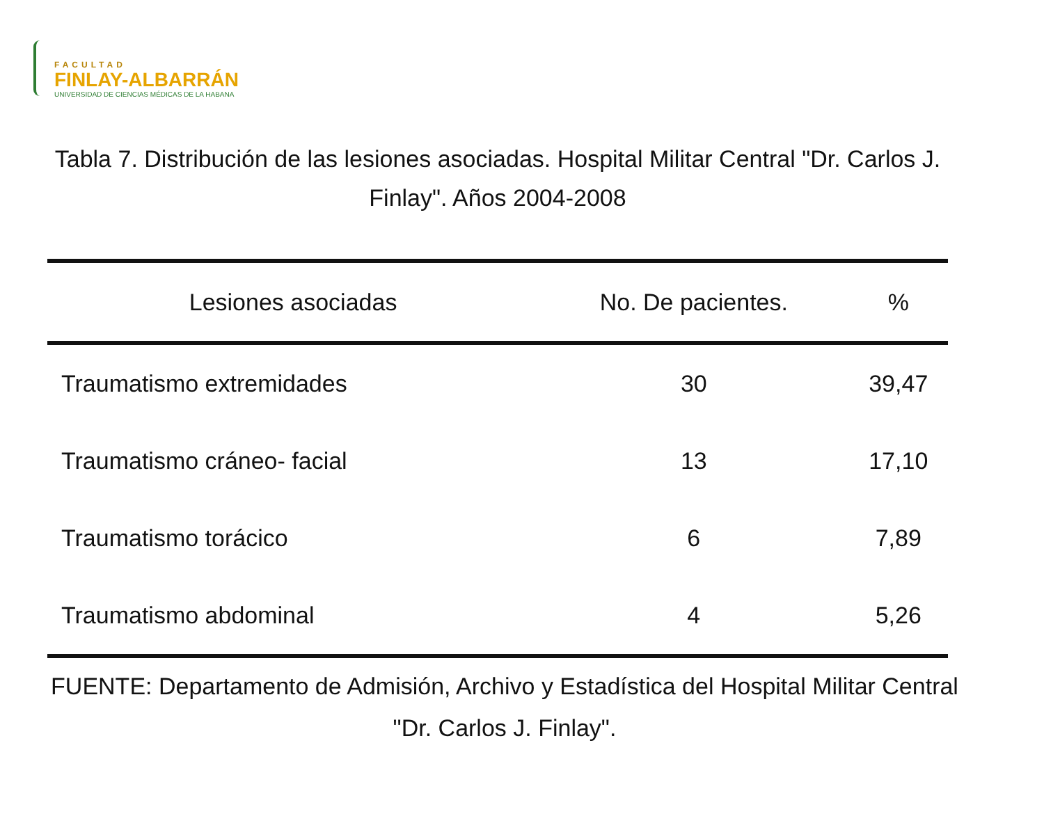FACULTAD
FINLAY-ALBARRÁN
UNIVERSIDAD DE CIENCIAS MÉDICAS DE LA HABANA
Tabla 7. Distribución de las lesiones asociadas. Hospital Militar Central "Dr. Carlos J. Finlay". Años 2004-2008
| Lesiones asociadas | No. De pacientes. | % |
| --- | --- | --- |
| Traumatismo extremidades | 30 | 39,47 |
| Traumatismo cráneo- facial | 13 | 17,10 |
| Traumatismo torácico | 6 | 7,89 |
| Traumatismo abdominal | 4 | 5,26 |
FUENTE: Departamento de Admisión, Archivo y Estadística del Hospital Militar Central "Dr. Carlos J. Finlay".